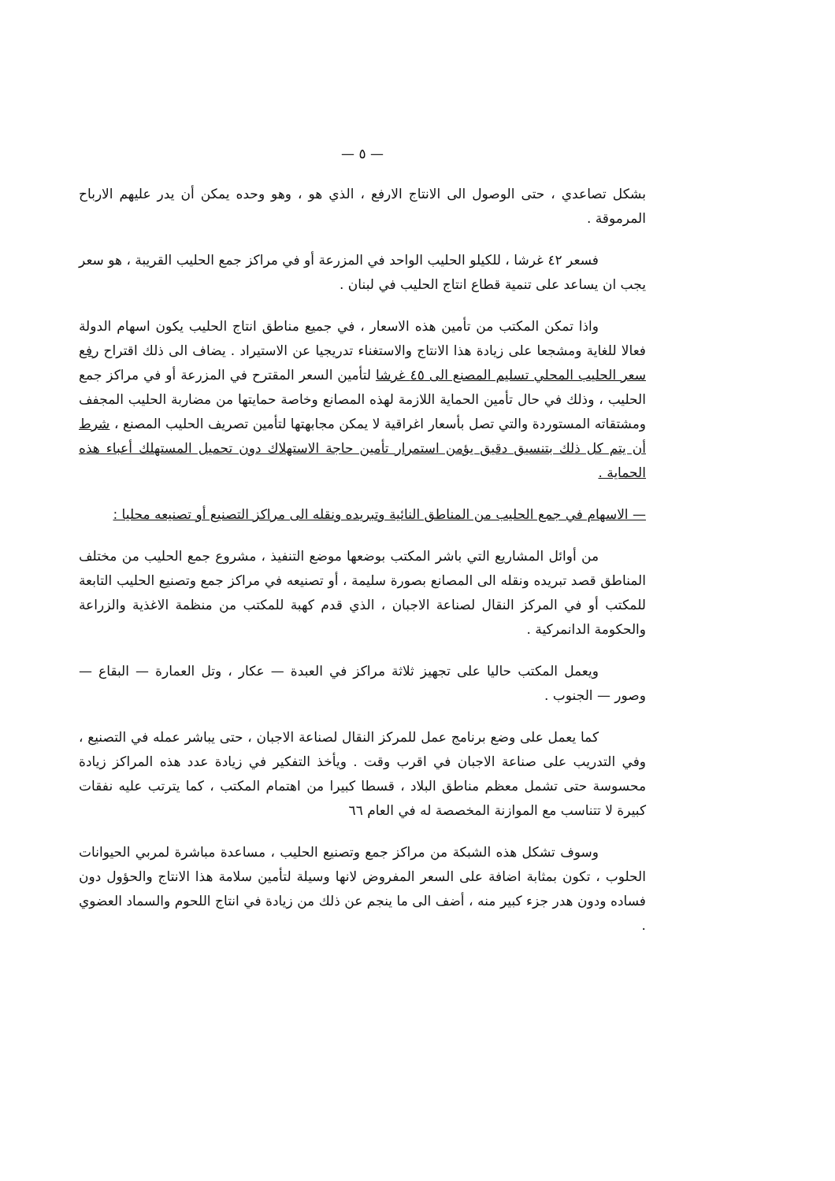— ٥ —
بشكل تصاعدي ، حتى الوصول الى الانتاج الارفع ، الذي هو ، وهو وحده يمكن أن يدر عليهم الارباح المرموقة .
فسعر ٤٢ غرشا ، للكيلو الحليب الواحد في المزرعة أو في مراكز جمع الحليب القريبة ، هو سعر يجب ان يساعد على تنمية قطاع انتاج الحليب في لبنان .
واذا تمكن المكتب من تأمين هذه الاسعار ، في جميع مناطق انتاج الحليب يكون اسهام الدولة فعالا للغاية ومشجعا على زيادة هذا الانتاج والاستغناء تدريجيا عن الاستيراد . يضاف الى ذلك اقتراح رفع سعر الحليب المحلي تسليم المصنع الى ٤٥ غرشا لتأمين السعر المقترح في المزرعة أو في مراكز جمع الحليب ، وذلك في حال تأمين الحماية اللازمة لهذه المصانع وخاصة حمايتها من مضاربة الحليب المجفف ومشتقاته المستوردة والتي تصل بأسعار اغراقية لا يمكن مجابهتها لتأمين تصريف الحليب المصنع ، شرط أن يتم كل ذلك بتنسيق دقيق يؤمن استمرار تأمين حاجة الاستهلاك دون تحميل المستهلك أعباء هذه الحماية .
— الاسهام في جمع الحليب من المناطق النائية وتبريده ونقله الى مراكز التصنيع أو تصنيعه محليا :
من أوائل المشاريع التي باشر المكتب بوضعها موضع التنفيذ ، مشروع جمع الحليب من مختلف المناطق قصد تبريده ونقله الى المصانع بصورة سليمة ، أو تصنيعه في مراكز جمع وتصنيع الحليب التابعة للمكتب أو في المركز النقال لصناعة الاجبان ، الذي قدم كهبة للمكتب من منظمة الاغذية والزراعة والحكومة الدانمركية .
ويعمل المكتب حاليا على تجهيز ثلاثة مراكز في العبدة — عكار ، وتل العمارة — البقاع — وصور — الجنوب .
كما يعمل على وضع برنامج عمل للمركز النقال لصناعة الاجبان ، حتى يباشر عمله في التصنيع ، وفي التدريب على صناعة الاجبان في اقرب وقت . ويأخذ التفكير في زيادة عدد هذه المراكز زيادة محسوسة حتى تشمل معظم مناطق البلاد ، قسطا كبيرا من اهتمام المكتب ، كما يترتب عليه نفقات كبيرة لا تتناسب مع الموازنة المخصصة له في العام ٦٦
وسوف تشكل هذه الشبكة من مراكز جمع وتصنيع الحليب ، مساعدة مباشرة لمربي الحيوانات الحلوب ، تكون بمثابة اضافة على السعر المفروض لانها وسيلة لتأمين سلامة هذا الانتاج والحؤول دون فساده ودون هدر جزء كبير منه ، أضف الى ما ينجم عن ذلك من زيادة في انتاج اللحوم والسماد العضوي .